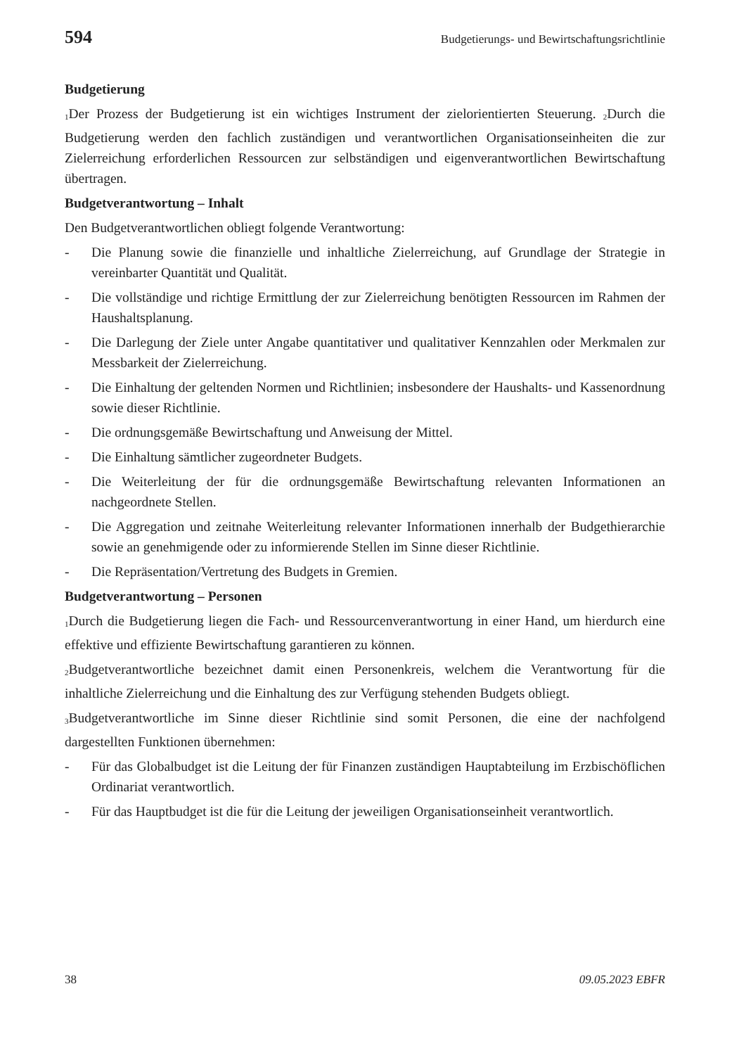594 Budgetierungs- und Bewirtschaftungsrichtlinie
Budgetierung
<sub>1</sub>Der Prozess der Budgetierung ist ein wichtiges Instrument der zielorientierten Steuerung. <sub>2</sub>Durch die Budgetierung werden den fachlich zuständigen und verantwortlichen Organisationseinheiten die zur Zielerreichung erforderlichen Ressourcen zur selbständigen und eigenverantwortlichen Bewirtschaftung übertragen.
Budgetverantwortung – Inhalt
Den Budgetverantwortlichen obliegt folgende Verantwortung:
- Die Planung sowie die finanzielle und inhaltliche Zielerreichung, auf Grundlage der Strategie in vereinbarter Quantität und Qualität.
- Die vollständige und richtige Ermittlung der zur Zielerreichung benötigten Ressourcen im Rahmen der Haushaltsplanung.
- Die Darlegung der Ziele unter Angabe quantitativer und qualitativer Kennzahlen oder Merkmalen zur Messbarkeit der Zielerreichung.
- Die Einhaltung der geltenden Normen und Richtlinien; insbesondere der Haushalts- und Kassenordnung sowie dieser Richtlinie.
- Die ordnungsgemäße Bewirtschaftung und Anweisung der Mittel.
- Die Einhaltung sämtlicher zugeordneter Budgets.
- Die Weiterleitung der für die ordnungsgemäße Bewirtschaftung relevanten Informationen an nachgeordnete Stellen.
- Die Aggregation und zeitnahe Weiterleitung relevanter Informationen innerhalb der Budgethierarchie sowie an genehmigende oder zu informierende Stellen im Sinne dieser Richtlinie.
- Die Repräsentation/Vertretung des Budgets in Gremien.
Budgetverantwortung – Personen
<sub>1</sub>Durch die Budgetierung liegen die Fach- und Ressourcenverantwortung in einer Hand, um hierdurch eine effektive und effiziente Bewirtschaftung garantieren zu können.
<sub>2</sub>Budgetverantwortliche bezeichnet damit einen Personenkreis, welchem die Verantwortung für die inhaltliche Zielerreichung und die Einhaltung des zur Verfügung stehenden Budgets obliegt.
<sub>3</sub>Budgetverantwortliche im Sinne dieser Richtlinie sind somit Personen, die eine der nachfolgend dargestellten Funktionen übernehmen:
- Für das Globalbudget ist die Leitung der für Finanzen zuständigen Hauptabteilung im Erzbischöflichen Ordinariat verantwortlich.
- Für das Hauptbudget ist die für die Leitung der jeweiligen Organisationseinheit verantwortlich.
38 09.05.2023 EBFR